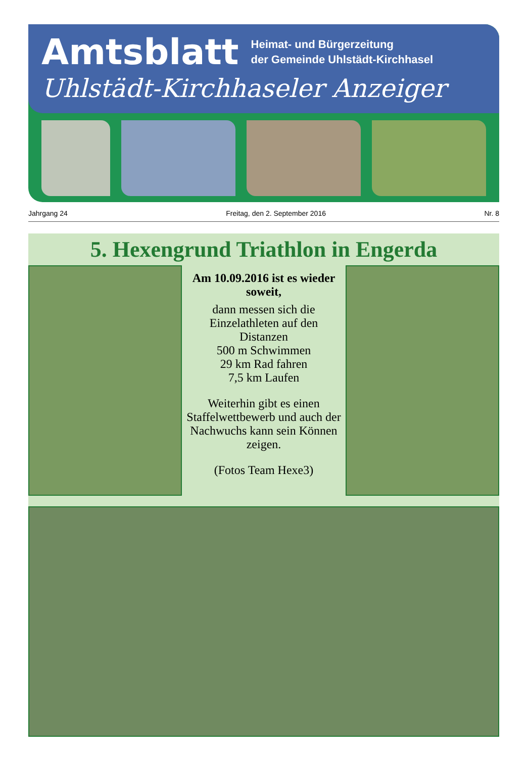Amtsblatt Heimat- und Bürgerzeitung
der Gemeinde Uhlstädt-Kirchhasel
Uhlstädt-Kirchhaseler Anzeiger
Jahrgang 24 Freitag, den 2. September 2016 Nr. 8
5. Hexengrund Triathlon in Engerda
Am 10.09.2016 ist es wieder soweit,
dann messen sich die Einzelathleten auf den Distanzen
500 m Schwimmen
29 km Rad fahren
7,5 km Laufen
Weiterhin gibt es einen Staffelwettbewerb und auch der Nachwuchs kann sein Können zeigen.
(Fotos Team Hexe3)